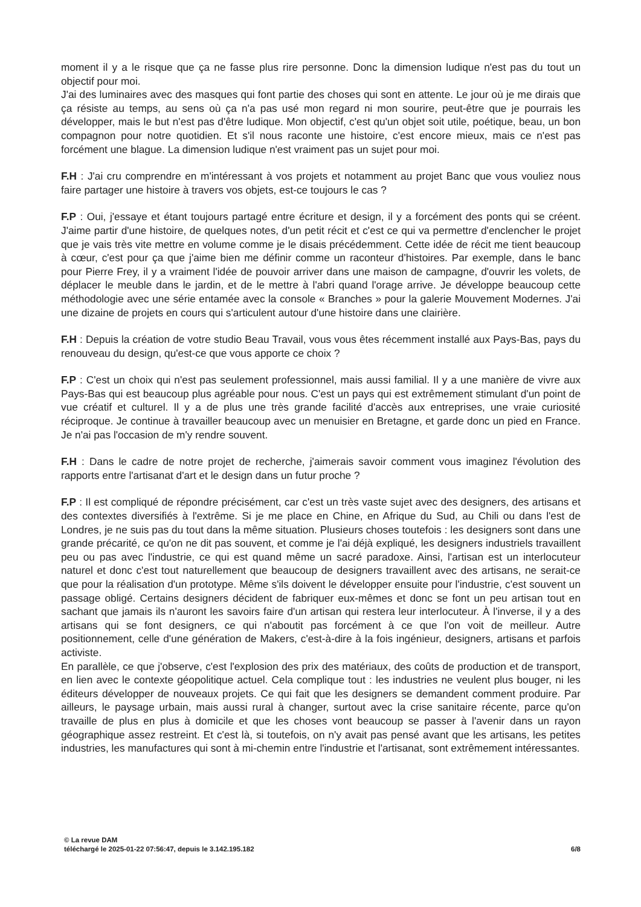moment il y a le risque que ça ne fasse plus rire personne. Donc la dimension ludique n'est pas du tout un objectif pour moi.
J'ai des luminaires avec des masques qui font partie des choses qui sont en attente. Le jour où je me dirais que ça résiste au temps, au sens où ça n'a pas usé mon regard ni mon sourire, peut-être que je pourrais les développer, mais le but n'est pas d'être ludique. Mon objectif, c'est qu'un objet soit utile, poétique, beau, un bon compagnon pour notre quotidien. Et s'il nous raconte une histoire, c'est encore mieux, mais ce n'est pas forcément une blague. La dimension ludique n'est vraiment pas un sujet pour moi.
F.H : J'ai cru comprendre en m'intéressant à vos projets et notamment au projet Banc que vous vouliez nous faire partager une histoire à travers vos objets, est-ce toujours le cas ?
F.P : Oui, j'essaye et étant toujours partagé entre écriture et design, il y a forcément des ponts qui se créent. J'aime partir d'une histoire, de quelques notes, d'un petit récit et c'est ce qui va permettre d'enclencher le projet que je vais très vite mettre en volume comme je le disais précédemment. Cette idée de récit me tient beaucoup à cœur, c'est pour ça que j'aime bien me définir comme un raconteur d'histoires. Par exemple, dans le banc pour Pierre Frey, il y a vraiment l'idée de pouvoir arriver dans une maison de campagne, d'ouvrir les volets, de déplacer le meuble dans le jardin, et de le mettre à l'abri quand l'orage arrive. Je développe beaucoup cette méthodologie avec une série entamée avec la console « Branches » pour la galerie Mouvement Modernes. J'ai une dizaine de projets en cours qui s'articulent autour d'une histoire dans une clairière.
F.H : Depuis la création de votre studio Beau Travail, vous vous êtes récemment installé aux Pays-Bas, pays du renouveau du design, qu'est-ce que vous apporte ce choix ?
F.P : C'est un choix qui n'est pas seulement professionnel, mais aussi familial. Il y a une manière de vivre aux Pays-Bas qui est beaucoup plus agréable pour nous. C'est un pays qui est extrêmement stimulant d'un point de vue créatif et culturel. Il y a de plus une très grande facilité d'accès aux entreprises, une vraie curiosité réciproque. Je continue à travailler beaucoup avec un menuisier en Bretagne, et garde donc un pied en France. Je n'ai pas l'occasion de m'y rendre souvent.
F.H : Dans le cadre de notre projet de recherche, j'aimerais savoir comment vous imaginez l'évolution des rapports entre l'artisanat d'art et le design dans un futur proche ?
F.P : Il est compliqué de répondre précisément, car c'est un très vaste sujet avec des designers, des artisans et des contextes diversifiés à l'extrême. Si je me place en Chine, en Afrique du Sud, au Chili ou dans l'est de Londres, je ne suis pas du tout dans la même situation. Plusieurs choses toutefois : les designers sont dans une grande précarité, ce qu'on ne dit pas souvent, et comme je l'ai déjà expliqué, les designers industriels travaillent peu ou pas avec l'industrie, ce qui est quand même un sacré paradoxe. Ainsi, l'artisan est un interlocuteur naturel et donc c'est tout naturellement que beaucoup de designers travaillent avec des artisans, ne serait-ce que pour la réalisation d'un prototype. Même s'ils doivent le développer ensuite pour l'industrie, c'est souvent un passage obligé. Certains designers décident de fabriquer eux-mêmes et donc se font un peu artisan tout en sachant que jamais ils n'auront les savoirs faire d'un artisan qui restera leur interlocuteur. À l'inverse, il y a des artisans qui se font designers, ce qui n'aboutit pas forcément à ce que l'on voit de meilleur. Autre positionnement, celle d'une génération de Makers, c'est-à-dire à la fois ingénieur, designers, artisans et parfois activiste.
En parallèle, ce que j'observe, c'est l'explosion des prix des matériaux, des coûts de production et de transport, en lien avec le contexte géopolitique actuel. Cela complique tout : les industries ne veulent plus bouger, ni les éditeurs développer de nouveaux projets. Ce qui fait que les designers se demandent comment produire. Par ailleurs, le paysage urbain, mais aussi rural à changer, surtout avec la crise sanitaire récente, parce qu'on travaille de plus en plus à domicile et que les choses vont beaucoup se passer à l'avenir dans un rayon géographique assez restreint. Et c'est là, si toutefois, on n'y avait pas pensé avant que les artisans, les petites industries, les manufactures qui sont à mi-chemin entre l'industrie et l'artisanat, sont extrêmement intéressantes.
© La revue DAM
téléchargé le 2025-01-22 07:56:47, depuis le 3.142.195.182 6/8